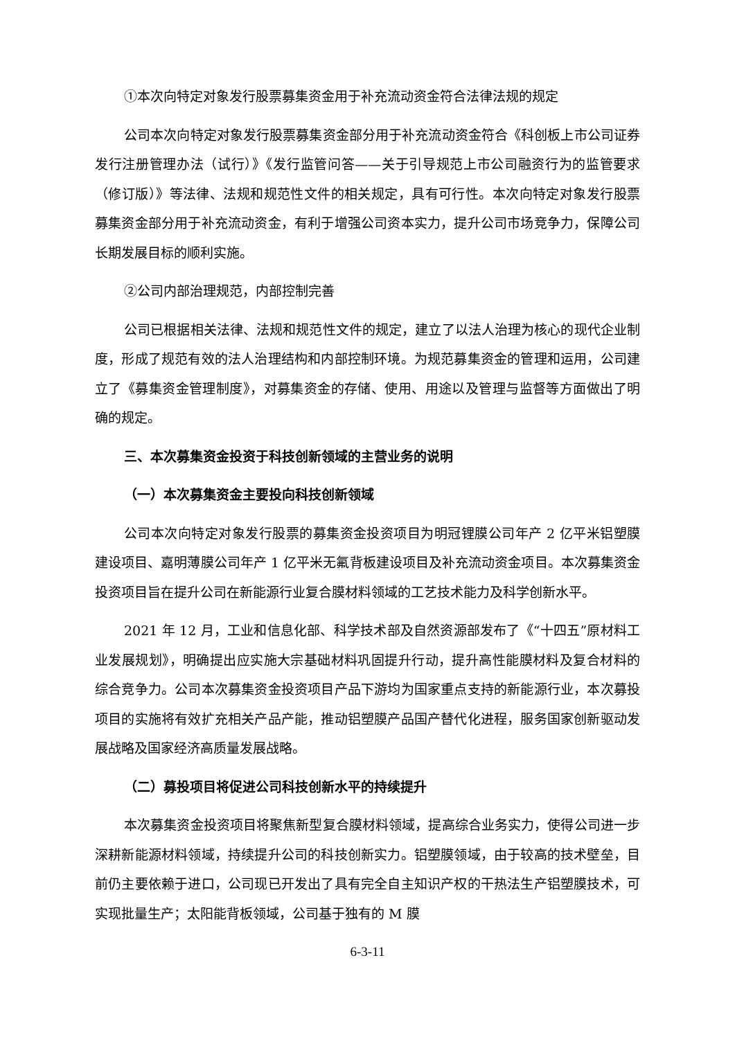①本次向特定对象发行股票募集资金用于补充流动资金符合法律法规的规定
公司本次向特定对象发行股票募集资金部分用于补充流动资金符合《科创板上市公司证券发行注册管理办法（试行）》《发行监管问答——关于引导规范上市公司融资行为的监管要求（修订版）》等法律、法规和规范性文件的相关规定，具有可行性。本次向特定对象发行股票募集资金部分用于补充流动资金，有利于增强公司资本实力，提升公司市场竞争力，保障公司长期发展目标的顺利实施。
②公司内部治理规范，内部控制完善
公司已根据相关法律、法规和规范性文件的规定，建立了以法人治理为核心的现代企业制度，形成了规范有效的法人治理结构和内部控制环境。为规范募集资金的管理和运用，公司建立了《募集资金管理制度》，对募集资金的存储、使用、用途以及管理与监督等方面做出了明确的规定。
三、本次募集资金投资于科技创新领域的主营业务的说明
（一）本次募集资金主要投向科技创新领域
公司本次向特定对象发行股票的募集资金投资项目为明冠锂膜公司年产 2 亿平米铝塑膜建设项目、嘉明薄膜公司年产 1 亿平米无氟背板建设项目及补充流动资金项目。本次募集资金投资项目旨在提升公司在新能源行业复合膜材料领域的工艺技术能力及科学创新水平。
2021 年 12 月，工业和信息化部、科学技术部及自然资源部发布了《“十四五”原材料工业发展规划》，明确提出应实施大宗基础材料巩固提升行动，提升高性能膜材料及复合材料的综合竞争力。公司本次募集资金投资项目产品下游均为国家重点支持的新能源行业，本次募投项目的实施将有效扩充相关产品产能，推动铝塑膜产品国产替代化进程，服务国家创新驱动发展战略及国家经济高质量发展战略。
（二）募投项目将促进公司科技创新水平的持续提升
本次募集资金投资项目将聚焦新型复合膜材料领域，提高综合业务实力，使得公司进一步深耕新能源材料领域，持续提升公司的科技创新实力。铝塑膜领域，由于较高的技术壁垒，目前仍主要依赖于进口，公司现已开发出了具有完全自主知识产权的干热法生产铝塑膜技术，可实现批量生产；太阳能背板领域，公司基于独有的 M 膜
6-3-11